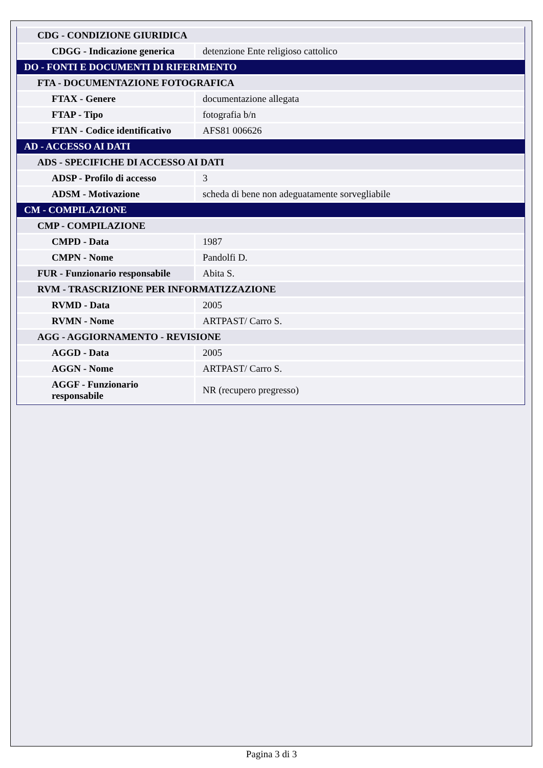| CDG - CONDIZIONE GIURIDICA | |
| CDGG - Indicazione generica | detenzione Ente religioso cattolico |
| DO - FONTI E DOCUMENTI DI RIFERIMENTO | |
| FTA - DOCUMENTAZIONE FOTOGRAFICA | |
| FTAX - Genere | documentazione allegata |
| FTAP - Tipo | fotografia b/n |
| FTAN - Codice identificativo | AFS81 006626 |
| AD - ACCESSO AI DATI | |
| ADS - SPECIFICHE DI ACCESSO AI DATI | |
| ADSP - Profilo di accesso | 3 |
| ADSM - Motivazione | scheda di bene non adeguatamente sorvegliabile |
| CM - COMPILAZIONE | |
| CMP - COMPILAZIONE | |
| CMPD - Data | 1987 |
| CMPN - Nome | Pandolfi D. |
| FUR - Funzionario responsabile | Abita S. |
| RVM - TRASCRIZIONE PER INFORMATIZZAZIONE | |
| RVMD - Data | 2005 |
| RVMN - Nome | ARTPAST/ Carro S. |
| AGG - AGGIORNAMENTO - REVISIONE | |
| AGGD - Data | 2005 |
| AGGN - Nome | ARTPAST/ Carro S. |
| AGGF - Funzionario responsabile | NR (recupero pregresso) |
Pagina 3 di 3